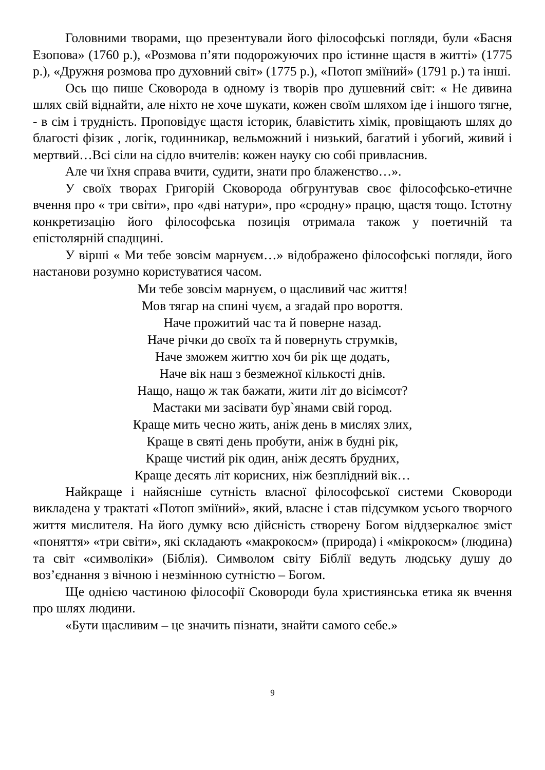Головними творами, що презентували його філософські погляди, були «Басня Езопова» (1760 р.), «Розмова п’яти подорожуючих про істинне щастя в житті» (1775 р.), «Дружня розмова про духовний світ» (1775 р.), «Потоп зміїний» (1791 р.) та інші.
Ось що пише Сковорода в одному із творів про душевний світ: « Не дивина шлях свій віднайти, але ніхто не хоче шукати, кожен своїм шляхом іде і іншого тягне, - в сім і трудність. Проповідує щастя історик, блавістить хімік, провіщають шлях до благості фізик , логік, годинникар, вельможний і низький, багатий і убогий, живий і мертвий…Всі сіли на сідло вчителів: кожен науку сю собі привласнив.
Але чи їхня справа вчити, судити, знати про блаженство…».
У своїх творах Григорій Сковорода обгрунтував своє філософсько-етичне вчення про « три світи», про «дві натури», про «сродну» працю, щастя тощо. Істотну конкретизацію його філософська позиція отримала також у поетичній та епістолярній спадщині.
У вірші « Ми тебе зовсім марнуєм…» відображено філософські погляди, його настанови розумно користуватися часом.
Ми тебе зовсім марнуєм, о щасливий час життя!
Мов тягар на спині чуєм, а згадай про вороття.
Наче прожитий час та й поверне назад.
Наче річки до своїх та й повернуть струмків,
Наче зможем життю хоч би рік ще додать,
Наче вік наш з безмежної кількості днів.
Нащо, нащо ж так бажати, жити літ до вісімсот?
Мастаки ми засівати бур`янами свій город.
Краще мить чесно жить, аніж день в мислях злих,
Краще в святі день пробути, аніж в будні рік,
Краще чистий рік один, аніж десять брудних,
Краще десять літ корисних, ніж безплідний вік…
Найкраще і найясніше сутність власної філософської системи Сковороди викладена у трактаті «Потоп зміїний», який, власне і став підсумком усього творчого життя мислителя. На його думку всю дійсність створену Богом віддзеркалює зміст «поняття» «три світи», які складають «макрокосм» (природа) і «мікрокосм» (людина) та світ «символіки» (Біблія). Символом світу Біблії ведуть людську душу до воз’єднання з вічною і незмінною сутністю – Богом.
Ще однією частиною філософії Сковороди була християнська етика як вчення про шлях людини.
«Бути щасливим – це значить пізнати, знайти самого себе.»
9